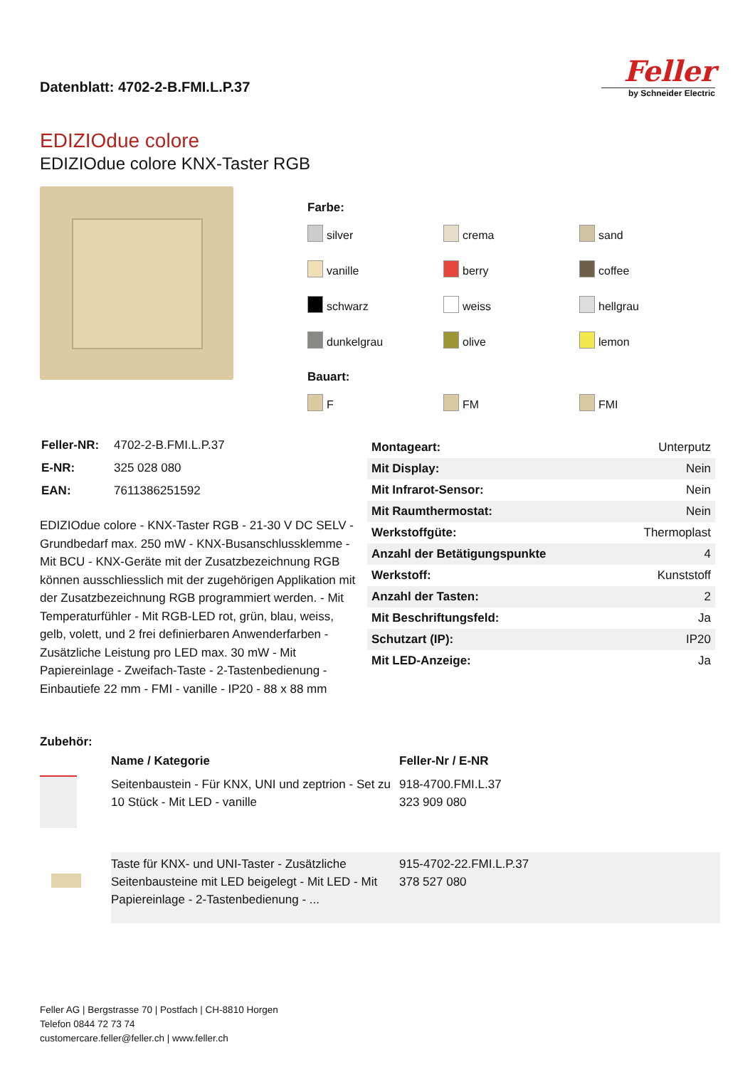Datenblatt: 4702-2-B.FMI.L.P.37
Feller
by Schneider Electric
EDIZIOdue colore
EDIZIOdue colore KNX-Taster RGB
Farbe:
silver
crema
sand
vanille
berry
coffee
schwarz
weiss
hellgrau
dunkelgrau
olive
lemon
Bauart:
F
FM
FMI
| Feller-NR: | 4702-2-B.FMI.L.P.37 |
| E-NR: | 325 028 080 |
| EAN: | 7611386251592 |
EDIZIOdue colore - KNX-Taster RGB - 21-30 V DC SELV - Grundbedarf max. 250 mW - KNX-Busanschlussklemme - Mit BCU - KNX-Geräte mit der Zusatzbezeichnung RGB können ausschliesslich mit der zugehörigen Applikation mit der Zusatzbezeichnung RGB programmiert werden. - Mit Temperaturfühler - Mit RGB-LED rot, grün, blau, weiss, gelb, volett, und 2 frei definierbaren Anwenderfarben - Zusätzliche Leistung pro LED max. 30 mW - Mit Papiereinlage - Zweifach-Taste - 2-Tastenbedienung - Einbautiefe 22 mm - FMI - vanille - IP20 - 88 x 88 mm
| Montageart: | Unterputz |
| Mit Display: | Nein |
| Mit Infrarot-Sensor: | Nein |
| Mit Raumthermostat: | Nein |
| Werkstoffgüte: | Thermoplast |
| Anzahl der Betätigungspunkte | 4 |
| Werkstoff: | Kunststoff |
| Anzahl der Tasten: | 2 |
| Mit Beschriftungsfeld: | Ja |
| Schutzart (IP): | IP20 |
| Mit LED-Anzeige: | Ja |
Zubehör:
| | Name / Kategorie | Feller-Nr / E-NR |
| --- | --- | --- |
| | Seitenbaustein - Für KNX, UNI und zeptrion - Set zu 10 Stück - Mit LED - vanille | 918-4700.FMI.L.37 323 909 080 |
| | Taste für KNX- und UNI-Taster - Zusätzliche Seitenbausteine mit LED beigelegt - Mit LED - Mit Papiereinlage - 2-Tastenbedienung - ... | 915-4702-22.FMI.L.P.37 378 527 080 |
Feller AG | Bergstrasse 70 | Postfach | CH-8810 Horgen
Telefon 0844 72 73 74
customercare.feller@feller.ch | www.feller.ch